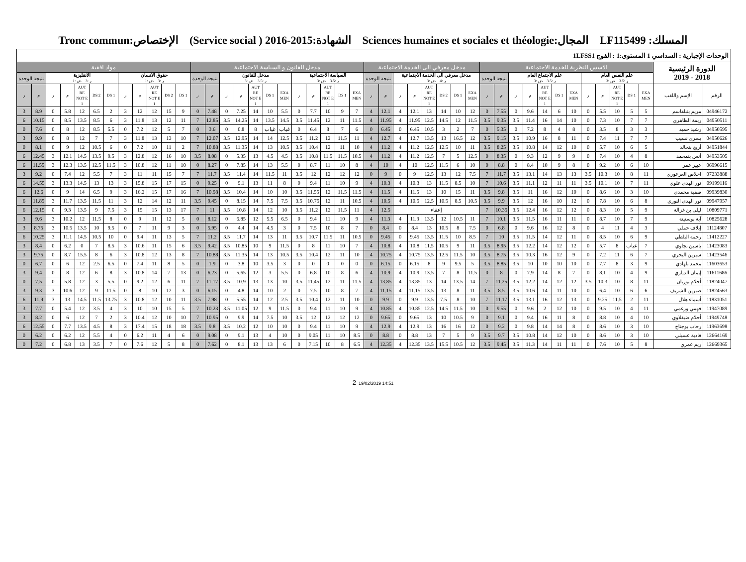المسلك: LF115499 المجال:Sciences humaines et sociales et théologie الشهادة:2015-2016 ( Service social) الإختصاص:Tronc commun
| الوحدات الإجبارية : السداسي 1 المستوى:1 : الفوج 1LFSS1 | | | | | | | | | | | | | | | | | | | | | | | | | | | | | | | | | | | | | | | | | | | | | |
| --- | --- | --- | --- | --- | --- | --- | --- | --- | --- | --- | --- | --- | --- | --- | --- | --- | --- | --- | --- | --- | --- | --- | --- | --- | --- | --- | --- | --- | --- | --- | --- | --- | --- | --- | --- | --- | --- | --- | --- | --- | --- | --- | --- | --- | --- |
| الدورة الرئيسية 2018 - 2019 | | الاسس النظرية للخدمة الاجتماعية | | | | | | | | | | | | مدخل معرفي الى الخدمة الاجتماعية | | | | | | | | مدخل للقانون و السياسة الاجتماعية | | | | | | | | | | | | مواد افقية | | | | | | | | | | | |
| | | علم النفس العام ر :3.5 ض :3 | | | | | علم الاجتماع العام ر :3.5 ض :3 | | | | | نتيجة الوحدة | | مدخل معرفي الى الخدمة الاجتماعية ر :4 ض :3 | | | | | | نتيجة الوحدة | | السياسة الاجتماعية ر :3.5 ض :3 | | | | | مدخل للقانون ر :3.5 ض :3 | | | | | نتيجة الوحدة | | حقوق الانسان ر :3 ض :1 | | | | | الانقليزية ر :3 ض :1 | | | | | نتيجة الوحدة | |
| الرقم | الإسم واللقب | EXA MEN | DS 1 | AUT RE NOT E 1 | م | ر | EXA MEN | DS 1 | AUT RE NOT E 1 | م | ر | م | ر | EXA MEN | DS 1 | DS 2 | AUT RE NOT E 1 | م | ر | م | ر | EXA MEN | DS 1 | AUT RE NOT E 1 | م | ر | EXA MEN | DS 1 | AUT RE NOT E 1 | م | ر | م | ر | DS 1 | DS 2 | AUT RE NOT E 1 | م | ر | DS 1 | DS 2 | AUT RE NOT E 1 | م | ر | م | ر |
| 04946172 | مريم بنبلقاسم | 5 | 5 | 10 | 5.5 | 0 | 10 | 6 | 14 | 9.6 | 0 | 7.55 | 0 | 12 | 10 | 14 | 13 | 12.1 | 4 | 12.1 | 4 | 7 | 9 | 10 | 7.7 | 0 | 5.5 | 10 | 14 | 7.25 | 0 | 7.48 | 0 | 9 | 15 | 12 | 12 | 3 | 2 | 6.5 | 12 | 5.8 | 0 | 8.9 | 3 |
| 04950511 | ريمة الطاهري | 7 | 7 | 10 | 7.3 | 0 | 10 | 14 | 16 | 11.4 | 3.5 | 9.35 | 3.5 | 11.5 | 12 | 14.5 | 12.5 | 11.95 | 4 | 11.95 | 4 | 11.5 | 11 | 12 | 11.45 | 3.5 | 14.5 | 13.5 | 14 | 14.25 | 3.5 | 12.85 | 7 | 11 | 12 | 13 | 11.8 | 3 | 6 | 8.5 | 13.5 | 8.5 | 0 | 10.15 | 6 |
| 04950595 | رشيد حميد | 3 | 3 | 8 | 3.5 | 0 | 8 | 4 | 8 | 7.2 | 0 | 5.35 | 0 | 7 | 2 | 3 | 10.5 | 6.45 | 0 | 6.45 | 0 | 6 | 7 | 8 | 6.4 | 0 | غياب | غياب | 8 | 0.8 | 0 | 3.6 | 0 | 7 | 5 | 12 | 7.2 | 0 | 5.5 | 8.5 | 12 | 8 | 0 | 7.6 | 0 |
| 04950626 | يسرى نسيب | 7 | 7 | 11 | 7.4 | 0 | 11 | 8 | 16 | 10.9 | 3.5 | 9.15 | 3.5 | 12 | 16.5 | 13 | 13.5 | 12.7 | 4 | 12.7 | 4 | 11 | 11.5 | 12 | 11.2 | 3.5 | 12.5 | 14 | 14 | 12.95 | 3.5 | 12.07 | 7 | 10 | 13 | 13 | 11.8 | 3 | 7 | 7 | 12 | 8 | 0 | 9.9 | 3 |
| 04951844 | أريج بنخالد | 5 | 6 | 10 | 5.7 | 0 | 10 | 12 | 14 | 10.8 | 3.5 | 8.25 | 3.5 | 11 | 10 | 12.5 | 12.5 | 11.2 | 4 | 11.2 | 4 | 10 | 11 | 12 | 10.4 | 3.5 | 10.5 | 13 | 14 | 11.35 | 3.5 | 10.88 | 7 | 2 | 11 | 10 | 7.2 | 0 | 6 | 10.5 | 12 | 9 | 0 | 8.1 | 0 |
| 04953505 | أنس بنمحمد | 8 | 4 | 10 | 7.4 | 0 | 9 | 9 | 12 | 9.3 | 0 | 8.35 | 0 | 12.5 | 5 | 7 | 12.5 | 11.2 | 4 | 11.2 | 4 | 10.5 | 11.5 | 11.5 | 10.8 | 3.5 | 4.5 | 4.5 | 13 | 5.35 | 0 | 8.08 | 3.5 | 10 | 16 | 12 | 12.8 | 3 | 9.5 | 13.5 | 14.5 | 12.1 | 3 | 12.45 | 6 |
| 06996615 | عبير عمر | 10 | 6 | 10 | 9.2 | 0 | 8 | 9 | 10 | 8.4 | 0 | 8.8 | 0 | 10 | 6 | 11.5 | 12.5 | 10 | 4 | 10 | 4 | 8 | 10 | 11 | 8.7 | 0 | 5.5 | 13 | 14 | 7.85 | 0 | 8.27 | 0 | 10 | 11 | 12 | 10.8 | 3 | 11.5 | 12.5 | 13.5 | 12.3 | 3 | 11.55 | 6 |
| 07233888 | اخلاص العرعوري | 11 | 8 | 10 | 10.3 | 3.5 | 13 | 13 | 14 | 13.1 | 3.5 | 11.7 | 7 | 7.5 | 12 | 13 | 12.5 | 9 | 0 | 9 | 0 | 12 | 12 | 12 | 12 | 3.5 | 11 | 11.5 | 14 | 11.4 | 3.5 | 11.7 | 7 | 7 | 15 | 11 | 11 | 3 | 7 | 5.5 | 12 | 7.4 | 0 | 9.2 | 3 |
| 09199116 | نور الهدى علوي | 11 | 7 | 10 | 10.1 | 3.5 | 11 | 11 | 12 | 11.1 | 3.5 | 10.6 | 7 | 10 | 8.5 | 11.5 | 13 | 10.3 | 4 | 10.3 | 4 | 9 | 10 | 11 | 9.4 | 0 | 8 | 11 | 13 | 9.1 | 0 | 9.25 | 0 | 15 | 17 | 15 | 15.8 | 3 | 13 | 13 | 14.5 | 13.3 | 3 | 14.55 | 6 |
| 09939830 | صفية محمدي | 10 | 3 | 10 | 8.6 | 0 | 10 | 12 | 16 | 11 | 3.5 | 9.8 | 3.5 | 11 | 15 | 10 | 13 | 11.5 | 4 | 11.5 | 4 | 11.5 | 11.5 | 12 | 11.55 | 3.5 | 10 | 10 | 14 | 10.4 | 3.5 | 10.98 | 7 | 16 | 17 | 15 | 16.2 | 3 | 9 | 6.5 | 14 | 9 | 0 | 12.6 | 6 |
| 09947957 | نور الهدى النوري | 8 | 6 | 10 | 7.8 | 0 | 12 | 10 | 16 | 12 | 3.5 | 9.9 | 3.5 | 10.5 | 8.5 | 10.5 | 12.5 | 10.5 | 4 | 10.5 | 4 | 10.5 | 11 | 12 | 10.75 | 3.5 | 7.5 | 7.5 | 14 | 8.15 | 0 | 9.45 | 3.5 | 11 | 12 | 14 | 12 | 3 | 11 | 11.5 | 13.5 | 11.7 | 3 | 11.85 | 6 |
| 10809771 | ليلى بن غزالة | 9 | 5 | 10 | 8.3 | 0 | 12 | 12 | 16 | 12.4 | 3.5 | 10.35 | 7 | إعفاء | | | | | | 12.5 | 4 | 11 | 11.5 | 12 | 11.2 | 3.5 | 10 | 12 | 14 | 10.8 | 3.5 | 11 | 7 | 17 | 13 | 15 | 15 | 3 | 7.5 | 9 | 13.5 | 9.3 | 0 | 12.15 | 6 |
| 10825628 | آية بوسنينة | 9 | 7 | 10 | 8.7 | 0 | 11 | 11 | 16 | 11.5 | 3.5 | 10.1 | 7 | 11 | 10.5 | 12 | 13.5 | 11.3 | 4 | 11.3 | 4 | 9 | 10 | 11 | 9.4 | 0 | 6.5 | 5.5 | 12 | 6.85 | 0 | 8.12 | 0 | 5 | 12 | 11 | 9 | 0 | 8 | 11.5 | 12 | 10.2 | 3 | 9.6 | 3 |
| 11124807 | إيلاف حملي | 3 | 4 | 11 | 4 | 0 | 8 | 12 | 16 | 9.6 | 0 | 6.8 | 0 | 7.5 | 8 | 10.5 | 13 | 8.4 | 0 | 8.4 | 0 | 7 | 8 | 10 | 7.5 | 0 | 3 | 4.5 | 14 | 4.4 | 0 | 5.95 | 0 | 3 | 9 | 11 | 7 | 0 | 9.5 | 10 | 13.5 | 10.5 | 3 | 8.75 | 3 |
| 11412227 | رحمة البلطي | 9 | 6 | 10 | 8.5 | 0 | 11 | 12 | 14 | 11.5 | 3.5 | 10 | 7 | 8.5 | 10 | 11.5 | 13.5 | 9.45 | 0 | 9.45 | 0 | 10.5 | 11 | 11.5 | 10.7 | 3.5 | 11 | 13 | 14 | 11.7 | 3.5 | 11.2 | 7 | 5 | 13 | 11 | 9.4 | 0 | 10 | 10.5 | 14.5 | 11.1 | 3 | 10.25 | 6 |
| 11423083 | ياسين بجاوي | 7 | غياب | 8 | 5.7 | 0 | 12 | 12 | 14 | 12.2 | 3.5 | 8.95 | 3.5 | 11 | 9 | 10.5 | 11.5 | 10.8 | 4 | 10.8 | 4 | 7 | 10 | 11 | 8 | 0 | 11.5 | 9 | 10 | 10.85 | 3.5 | 9.42 | 3.5 | 6 | 15 | 11 | 10.6 | 3 | 8.5 | 7 | 0 | 6.2 | 0 | 8.4 | 3 |
| 11423546 | سيرين البحري | 7 | 6 | 11 | 7.2 | 0 | 9 | 12 | 16 | 10.3 | 3.5 | 8.75 | 3.5 | 10 | 11.5 | 12.5 | 13.5 | 10.75 | 4 | 10.75 | 4 | 10 | 11 | 12 | 10.4 | 3.5 | 10.5 | 13 | 14 | 11.35 | 3.5 | 10.88 | 7 | 8 | 13 | 12 | 10.8 | 3 | 6 | 8 | 15.5 | 8.7 | 0 | 9.75 | 3 |
| 11603653 | محمد بلهادي | 9 | 3 | 8 | 7.7 | 0 | 10 | 10 | 10 | 10 | 3.5 | 8.85 | 3.5 | 5 | 9.5 | 9 | 8 | 6.15 | 0 | 6.15 | 0 | 0 | 0 | 0 | 0 | 0 | 3 | 3.5 | 10 | 3.8 | 0 | 1.9 | 0 | 5 | 8 | 11 | 7.4 | 0 | 6.5 | 2.5 | 12 | 6 | 0 | 6.7 | 0 |
| 11611686 | إيمان الدياري | 9 | 4 | 10 | 8.1 | 0 | 7 | 8 | 14 | 7.9 | 0 | 8 | 0 | 11.5 | 8 | 7 | 13.5 | 10.9 | 4 | 10.9 | 4 | 6 | 8 | 10 | 6.8 | 0 | 5.5 | 3 | 12 | 5.65 | 0 | 6.23 | 0 | 13 | 7 | 14 | 10.8 | 3 | 8 | 6 | 12 | 8 | 0 | 9.4 | 3 |
| 11824047 | أحلام بوزيان | 11 | 8 | 10 | 10.3 | 3.5 | 12 | 12 | 14 | 12.2 | 3.5 | 11.25 | 7 | 14 | 13.5 | 14 | 13 | 13.85 | 4 | 13.85 | 4 | 11.5 | 11 | 12 | 11.45 | 3.5 | 10 | 13 | 13 | 10.9 | 3.5 | 11.17 | 7 | 11 | 6 | 12 | 9.2 | 0 | 5.5 | 3 | 12 | 5.8 | 0 | 7.5 | 0 |
| 11824563 | صبرين الشريف | 6 | 6 | 10 | 6.4 | 0 | 10 | 11 | 14 | 10.6 | 3.5 | 8.5 | 3.5 | 11 | 8 | 13 | 13.5 | 11.15 | 4 | 11.15 | 4 | 7 | 8 | 10 | 7.5 | 0 | 2 | 10 | 14 | 4.8 | 0 | 6.15 | 0 | 3 | 12 | 10 | 8 | 0 | 11.5 | 9 | 12 | 10.6 | 3 | 9.3 | 3 |
| 11831051 | أسماء هلال | 11 | 2 | 11.5 | 9.25 | 0 | 13 | 12 | 16 | 13.1 | 3.5 | 11.17 | 7 | 10 | 8 | 7.5 | 13.5 | 9.9 | 0 | 9.9 | 0 | 10 | 11 | 12 | 10.4 | 3.5 | 2.5 | 12 | 14 | 5.55 | 0 | 7.98 | 3.5 | 11 | 10 | 12 | 10.8 | 3 | 13.75 | 11.5 | 14.5 | 13 | 3 | 11.9 | 6 |
| 11947089 | فهمي ورغمي | 11 | 4 | 10 | 9.5 | 0 | 10 | 12 | 2 | 9.6 | 0 | 9.55 | 0 | 10 | 11.5 | 14.5 | 12.5 | 10.85 | 4 | 10.85 | 4 | 9 | 10 | 11 | 9.4 | 0 | 11.5 | 9 | 12 | 11.05 | 3.5 | 10.23 | 7 | 5 | 15 | 10 | 10 | 3 | 4 | 3.5 | 12 | 5.4 | 0 | 7.7 | 3 |
| 11949748 | أحلام ضيفلاوي | 10 | 4 | 10 | 8.8 | 0 | 8 | 11 | 16 | 9.4 | 0 | 9.1 | 0 | 9 | 10.5 | 10 | 13 | 9.65 | 0 | 9.65 | 0 | 12 | 12 | 12 | 12 | 3.5 | 10 | 7.5 | 14 | 9.9 | 0 | 10.95 | 7 | 10 | 10 | 12 | 10.4 | 3 | 2 | 7 | 12 | 6 | 0 | 8.2 | 3 |
| 11963698 | رحاب بوجناح | 10 | 3 | 10 | 8.6 | 0 | 8 | 14 | 14 | 9.8 | 0 | 9.2 | 0 | 12 | 16 | 16 | 13 | 12.9 | 4 | 12.9 | 4 | 9 | 10 | 11 | 9.4 | 0 | 10 | 10 | 12 | 10.2 | 3.5 | 9.8 | 3.5 | 18 | 18 | 15 | 17.4 | 3 | 8 | 4.5 | 13.5 | 7.7 | 0 | 12.55 | 6 |
| 12664169 | فادية عسيلي | 10 | 3 | 10 | 8.6 | 0 | 10 | 12 | 14 | 10.8 | 3.5 | 9.7 | 3.5 | 9 | 5 | 7 | 13 | 8.8 | 0 | 8.8 | 0 | 8.5 | 10 | 11 | 9.05 | 0 | 10 | 4 | 13 | 9.1 | 0 | 9.08 | 0 | 6 | 4 | 11 | 6.2 | 0 | 4 | 5.5 | 12 | 6.2 | 0 | 6.2 | 0 |
| 12669365 | ريم عمري | 8 | 5 | 10 | 7.6 | 0 | 11 | 11 | 14 | 11.3 | 3.5 | 9.45 | 3.5 | 12 | 10.5 | 15.5 | 13.5 | 12.35 | 4 | 12.35 | 4 | 6.5 | 8 | 10 | 7.15 | 0 | 6 | 13 | 13 | 8.1 | 0 | 7.62 | 0 | 8 | 5 | 12 | 7.6 | 0 | 7 | 3.5 | 13 | 6.8 | 0 | 7.2 | 0 |
2 19/02/2019 14:51